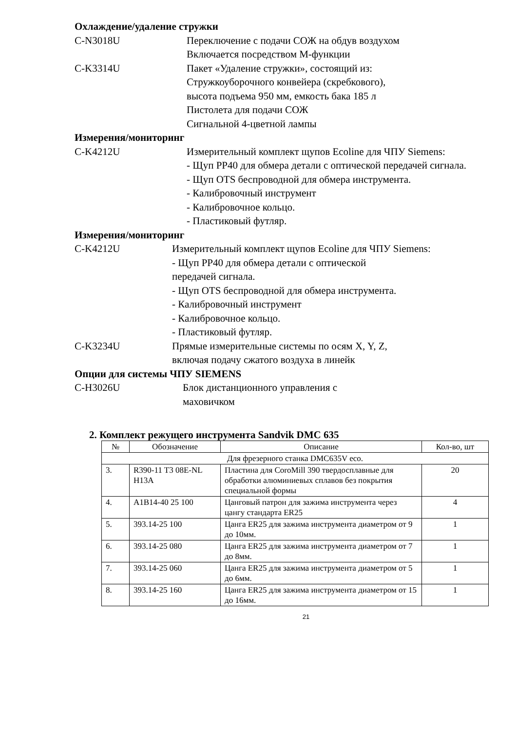Охлаждение/удаление стружки
C-N3018U Переключение с подачи СОЖ на обдув воздухом
Включается посредством М-функции
C-K3314U Пакет «Удаление стружки», состоящий из:
Стружкоуборочного конвейера (скребкового),
высота подъема 950 мм, емкость бака 185 л
Пистолета для подачи СОЖ
Сигнальной 4-цветной лампы
Измерения/мониторинг
C-K4212U Измерительный комплект щупов Ecoline для ЧПУ Siemens:
- Щуп PP40 для обмера детали с оптической передачей сигнала.
- Щуп OTS беспроводной для обмера инструмента.
- Калибровочный инструмент
- Калибровочное кольцо.
- Пластиковый футляр.
Измерения/мониторинг
C-K4212U Измерительный комплект щупов Ecoline для ЧПУ Siemens:
- Щуп PP40 для обмера детали с оптической
передачей сигнала.
- Щуп OTS беспроводной для обмера инструмента.
- Калибровочный инструмент
- Калибровочное кольцо.
- Пластиковый футляр.
C-K3234U Прямые измерительные системы по осям X, Y, Z,
включая подачу сжатого воздуха в линейк
Опции для системы ЧПУ SIEMENS
C-H3026U Блок дистанционного управления с
маховичком
2. Комплект режущего инструмента Sandvik DMC 635
| № | Обозначение | Описание | Кол-во, шт |
| --- | --- | --- | --- |
| Для фрезерного станка DMC635V eco. | | | |
| 3. | R390-11 T3 08E-NL H13A | Пластина для CoroMill 390 твердосплавные для обработки алюминиевых сплавов без покрытия специальной формы | 20 |
| 4. | A1B14-40 25 100 | Цанговый патрон для зажима инструмента через цангу стандарта ER25 | 4 |
| 5. | 393.14-25 100 | Цанга ER25 для зажима инструмента диаметром от 9 до 10мм. | 1 |
| 6. | 393.14-25 080 | Цанга ER25 для зажима инструмента диаметром от 7 до 8мм. | 1 |
| 7. | 393.14-25 060 | Цанга ER25 для зажима инструмента диаметром от 5 до 6мм. | 1 |
| 8. | 393.14-25 160 | Цанга ER25 для зажима инструмента диаметром от 15 до 16мм. | 1 |
21